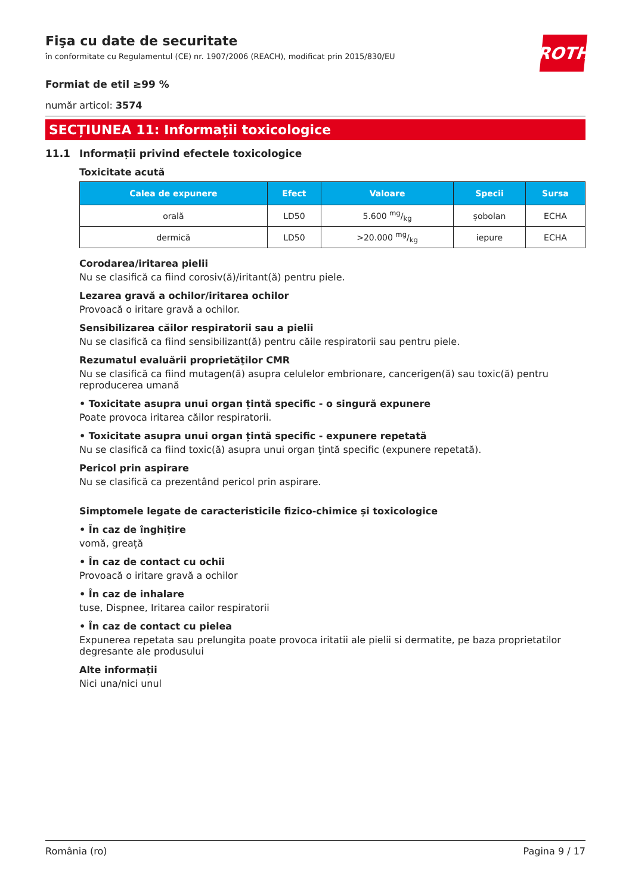ROTH
Fişa cu date de securitate
în conformitate cu Regulamentul (CE) nr. 1907/2006 (REACH), modificat prin 2015/830/EU
Formiat de etil ≥99 %
număr articol: 3574
SECȚIUNEA 11: Informații toxicologice
11.1 Informații privind efectele toxicologice
Toxicitate acută
| Calea de expunere | Efect | Valoare | Specii | Sursa |
| --- | --- | --- | --- | --- |
| orală | LD50 | 5.600 mg/kg | șobolan | ECHA |
| dermică | LD50 | >20.000 mg/kg | iepure | ECHA |
Corodarea/iritarea pielii
Nu se clasifică ca fiind corosiv(ă)/iritant(ă) pentru piele.
Lezarea gravă a ochilor/iritarea ochilor
Provoacă o iritare gravă a ochilor.
Sensibilizarea căilor respiratorii sau a pielii
Nu se clasifică ca fiind sensibilizant(ă) pentru căile respiratorii sau pentru piele.
Rezumatul evaluării proprietăţilor CMR
Nu se clasifică ca fiind mutagen(ă) asupra celulelor embrionare, cancerigen(ă) sau toxic(ă) pentru reproducerea umană
• Toxicitate asupra unui organ țintă specific - o singură expunere
Poate provoca iritarea căilor respiratorii.
• Toxicitate asupra unui organ țintă specific - expunere repetată
Nu se clasifică ca fiind toxic(ă) asupra unui organ ţintă specific (expunere repetată).
Pericol prin aspirare
Nu se clasifică ca prezentând pericol prin aspirare.
Simptomele legate de caracteristicile fizico-chimice și toxicologice
• În caz de înghițire
vomă, greață
• În caz de contact cu ochii
Provoacă o iritare gravă a ochilor
• În caz de inhalare
tuse, Dispnee, Iritarea cailor respiratorii
• În caz de contact cu pielea
Expunerea repetata sau prelungita poate provoca iritatii ale pielii si dermatite, pe baza proprietatilor degresante ale produsului
Alte informații
Nici una/nici unul
România (ro) Pagina 9 / 17